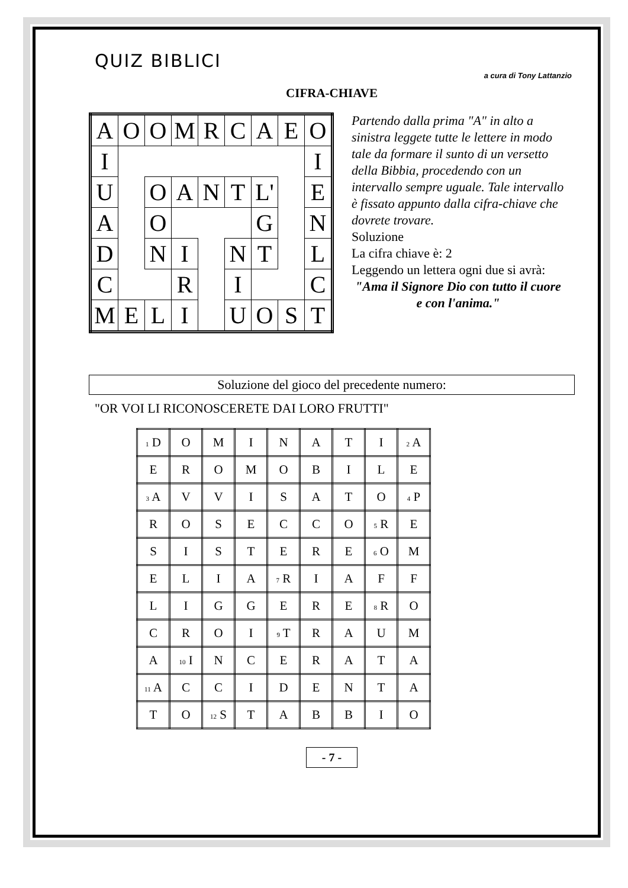QUIZ BIBLICI
a cura di Tony Lattanzio
CIFRA-CHIAVE
| A | O | O | M | R | C | A | E | O |
| I | | | | | | | | I |
| U | | O | A | N | T | L' | | E |
| A | | O | | | | G | | N |
| D | | N | I | | N | T | | L |
| C | | | R | | I | | | C |
| M | E | L | I | | U | O | S | T |
Partendo dalla prima "A" in alto a sinistra leggete tutte le lettere in modo tale da formare il sunto di un versetto della Bibbia, procedendo con un intervallo sempre uguale. Tale intervallo è fissato appunto dalla cifra-chiave che dovrete trovare.
Soluzione
La cifra chiave è: 2
Leggendo un lettera ogni due si avrà:
"Ama il Signore Dio con tutto il cuore e con l'anima."
Soluzione del gioco del precedente numero:
"OR VOI LI RICONOSCERETE DAI LORO FRUTTI"
| 1 D | O | M | I | N | A | T | I | 2 A |
| E | R | O | M | O | B | I | L | E |
| 3 A | V | V | I | S | A | T | O | 4 P |
| R | O | S | E | C | C | O | 5 R | E |
| S | I | S | T | E | R | E | 6 O | M |
| E | L | I | A | 7 R | I | A | F | F |
| L | I | G | G | E | R | E | 8 R | O |
| C | R | O | I | 9 T | R | A | U | M |
| A | 10 I | N | C | E | R | A | T | A |
| 11 A | C | C | I | D | E | N | T | A |
| T | O | 12 S | T | A | B | B | I | O |
- 7 -